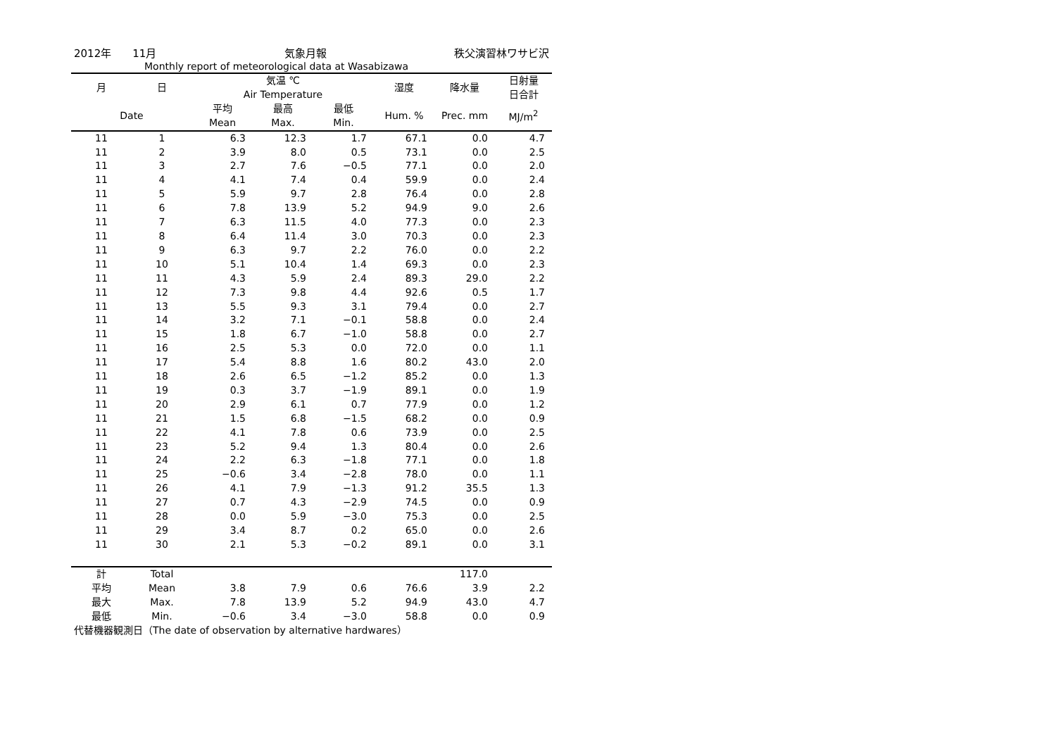2012年　　11月 気象月報 秩父演習林ワサビ沢
Monthly report of meteorological data at Wasabizawa
| 月 | 日 | 気温 ℃ Air Temperature | | | 湿度 | 降水量 | 日射量 日合計 |
| --- | --- | --- | --- | --- | --- | --- | --- |
| Date | | 平均 Mean | 最高 Max. | 最低 Min. | Hum. % | Prec. mm | MJ/m<sup>2</sup> |
| 11 | 1 | 6.3 | 12.3 | 1.7 | 67.1 | 0.0 | 4.7 |
| 11 | 2 | 3.9 | 8.0 | 0.5 | 73.1 | 0.0 | 2.5 |
| 11 | 3 | 2.7 | 7.6 | −0.5 | 77.1 | 0.0 | 2.0 |
| 11 | 4 | 4.1 | 7.4 | 0.4 | 59.9 | 0.0 | 2.4 |
| 11 | 5 | 5.9 | 9.7 | 2.8 | 76.4 | 0.0 | 2.8 |
| 11 | 6 | 7.8 | 13.9 | 5.2 | 94.9 | 9.0 | 2.6 |
| 11 | 7 | 6.3 | 11.5 | 4.0 | 77.3 | 0.0 | 2.3 |
| 11 | 8 | 6.4 | 11.4 | 3.0 | 70.3 | 0.0 | 2.3 |
| 11 | 9 | 6.3 | 9.7 | 2.2 | 76.0 | 0.0 | 2.2 |
| 11 | 10 | 5.1 | 10.4 | 1.4 | 69.3 | 0.0 | 2.3 |
| 11 | 11 | 4.3 | 5.9 | 2.4 | 89.3 | 29.0 | 2.2 |
| 11 | 12 | 7.3 | 9.8 | 4.4 | 92.6 | 0.5 | 1.7 |
| 11 | 13 | 5.5 | 9.3 | 3.1 | 79.4 | 0.0 | 2.7 |
| 11 | 14 | 3.2 | 7.1 | −0.1 | 58.8 | 0.0 | 2.4 |
| 11 | 15 | 1.8 | 6.7 | −1.0 | 58.8 | 0.0 | 2.7 |
| 11 | 16 | 2.5 | 5.3 | 0.0 | 72.0 | 0.0 | 1.1 |
| 11 | 17 | 5.4 | 8.8 | 1.6 | 80.2 | 43.0 | 2.0 |
| 11 | 18 | 2.6 | 6.5 | −1.2 | 85.2 | 0.0 | 1.3 |
| 11 | 19 | 0.3 | 3.7 | −1.9 | 89.1 | 0.0 | 1.9 |
| 11 | 20 | 2.9 | 6.1 | 0.7 | 77.9 | 0.0 | 1.2 |
| 11 | 21 | 1.5 | 6.8 | −1.5 | 68.2 | 0.0 | 0.9 |
| 11 | 22 | 4.1 | 7.8 | 0.6 | 73.9 | 0.0 | 2.5 |
| 11 | 23 | 5.2 | 9.4 | 1.3 | 80.4 | 0.0 | 2.6 |
| 11 | 24 | 2.2 | 6.3 | −1.8 | 77.1 | 0.0 | 1.8 |
| 11 | 25 | −0.6 | 3.4 | −2.8 | 78.0 | 0.0 | 1.1 |
| 11 | 26 | 4.1 | 7.9 | −1.3 | 91.2 | 35.5 | 1.3 |
| 11 | 27 | 0.7 | 4.3 | −2.9 | 74.5 | 0.0 | 0.9 |
| 11 | 28 | 0.0 | 5.9 | −3.0 | 75.3 | 0.0 | 2.5 |
| 11 | 29 | 3.4 | 8.7 | 0.2 | 65.0 | 0.0 | 2.6 |
| 11 | 30 | 2.1 | 5.3 | −0.2 | 89.1 | 0.0 | 3.1 |
| 計 | Total | | | | | 117.0 | |
| 平均 | Mean | 3.8 | 7.9 | 0.6 | 76.6 | 3.9 | 2.2 |
| 最大 | Max. | 7.8 | 13.9 | 5.2 | 94.9 | 43.0 | 4.7 |
| 最低 | Min. | −0.6 | 3.4 | −3.0 | 58.8 | 0.0 | 0.9 |
代替機器観測日（The date of observation by alternative hardwares）